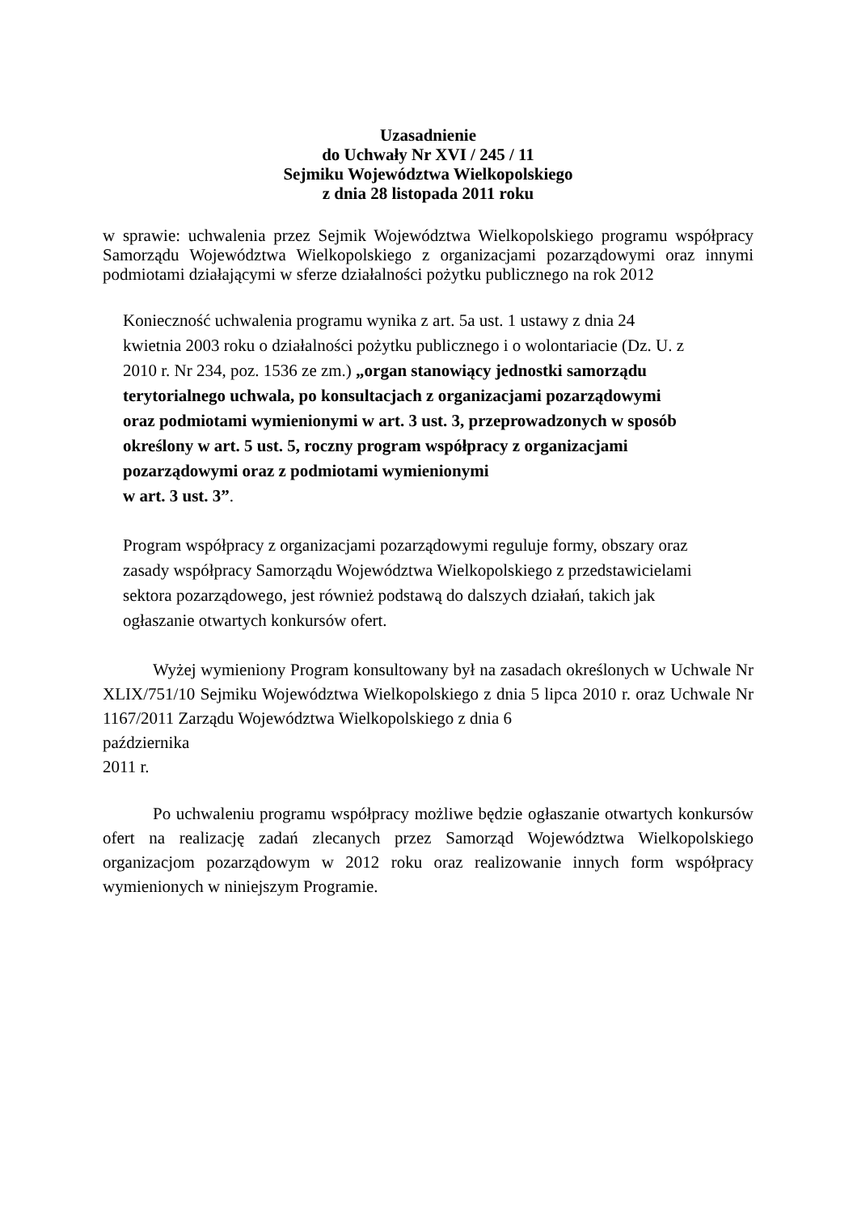Uzasadnienie
do Uchwały Nr XVI / 245 / 11
Sejmiku Województwa Wielkopolskiego
z dnia 28 listopada 2011 roku
w sprawie: uchwalenia przez Sejmik Województwa Wielkopolskiego programu współpracy Samorządu Województwa Wielkopolskiego z organizacjami pozarządowymi oraz innymi podmiotami działającymi w sferze działalności pożytku publicznego na rok 2012
Konieczność uchwalenia programu wynika z art. 5a ust. 1 ustawy z dnia 24
kwietnia 2003 roku o działalności pożytku publicznego i o wolontariacie (Dz. U. z
2010 r. Nr 234, poz. 1536 ze zm.) „organ stanowiący jednostki samorządu
terytorialnego uchwala, po konsultacjach z organizacjami pozarządowymi
oraz podmiotami wymienionymi w art. 3 ust. 3, przeprowadzonych w sposób
określony w art. 5 ust. 5, roczny program współpracy z organizacjami
pozarządowymi oraz z podmiotami wymienionymi
w art. 3 ust. 3”.
Program współpracy z organizacjami pozarządowymi reguluje formy, obszary oraz
zasady współpracy Samorządu Województwa Wielkopolskiego z przedstawicielami
sektora pozarządowego, jest również podstawą do dalszych działań, takich jak
ogłaszanie otwartych konkursów ofert.
Wyżej wymieniony Program konsultowany był na zasadach określonych w Uchwale Nr XLIX/751/10 Sejmiku Województwa Wielkopolskiego z dnia 5 lipca 2010 r. oraz Uchwale Nr 1167/2011 Zarządu Województwa Wielkopolskiego z dnia 6
października
2011 r.
Po uchwaleniu programu współpracy możliwe będzie ogłaszanie otwartych konkursów ofert na realizację zadań zlecanych przez Samorząd Województwa Wielkopolskiego organizacjom pozarządowym w 2012 roku oraz realizowanie innych form współpracy wymienionych w niniejszym Programie.